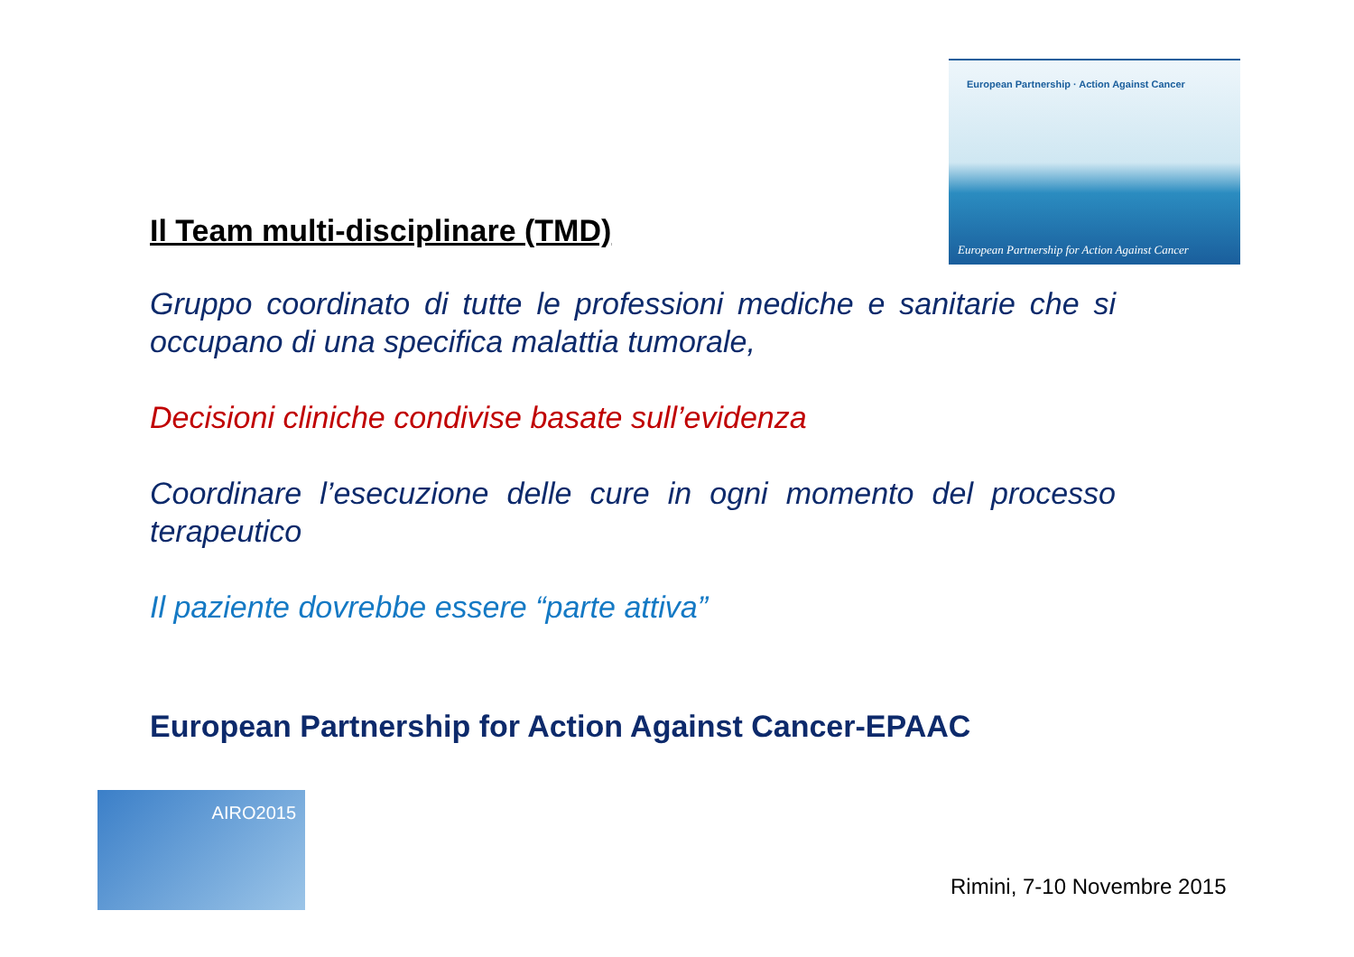European Partnership · Action Against Cancer
European Partnership for Action Against Cancer
Il Team multi-disciplinare (TMD)
Gruppo coordinato di tutte le professioni mediche e sanitarie che si occupano di una specifica malattia tumorale,
Decisioni cliniche condivise basate sull’evidenza
Coordinare l’esecuzione delle cure in ogni momento del processo terapeutico
Il paziente dovrebbe essere “parte attiva”
European Partnership for Action Against Cancer-EPAAC
AIRO2015
Rimini, 7-10 Novembre 2015